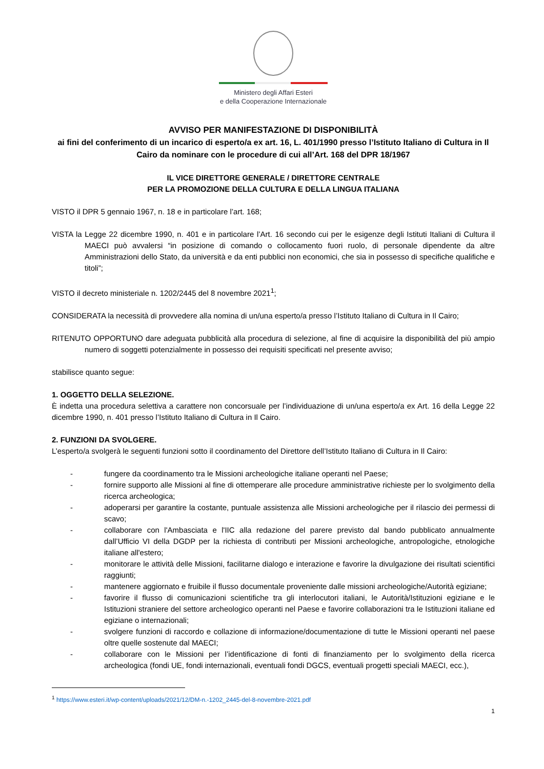Ministero degli Affari Esteri
e della Cooperazione Internazionale
AVVISO PER MANIFESTAZIONE DI DISPONIBILITÀ
ai fini del conferimento di un incarico di esperto/a ex art. 16, L. 401/1990 presso l’Istituto Italiano di Cultura in Il Cairo da nominare con le procedure di cui all’Art. 168 del DPR 18/1967
IL VICE DIRETTORE GENERALE / DIRETTORE CENTRALE
PER LA PROMOZIONE DELLA CULTURA E DELLA LINGUA ITALIANA
VISTO il DPR 5 gennaio 1967, n. 18 e in particolare l’art. 168;
VISTA la Legge 22 dicembre 1990, n. 401 e in particolare l’Art. 16 secondo cui per le esigenze degli Istituti Italiani di Cultura il MAECI può avvalersi “in posizione di comando o collocamento fuori ruolo, di personale dipendente da altre Amministrazioni dello Stato, da università e da enti pubblici non economici, che sia in possesso di specifiche qualifiche e titoli”;
VISTO il decreto ministeriale n. 1202/2445 del 8 novembre 2021<sup>1</sup>;
CONSIDERATA la necessità di provvedere alla nomina di un/una esperto/a presso l’Istituto Italiano di Cultura in Il Cairo;
RITENUTO OPPORTUNO dare adeguata pubblicità alla procedura di selezione, al fine di acquisire la disponibilità del più ampio numero di soggetti potenzialmente in possesso dei requisiti specificati nel presente avviso;
stabilisce quanto segue:
1. OGGETTO DELLA SELEZIONE.
È indetta una procedura selettiva a carattere non concorsuale per l’individuazione di un/una esperto/a ex Art. 16 della Legge 22 dicembre 1990, n. 401 presso l’Istituto Italiano di Cultura in Il Cairo.
2. FUNZIONI DA SVOLGERE.
L’esperto/a svolgerà le seguenti funzioni sotto il coordinamento del Direttore dell’Istituto Italiano di Cultura in Il Cairo:
- fungere da coordinamento tra le Missioni archeologiche italiane operanti nel Paese;
- fornire supporto alle Missioni al fine di ottemperare alle procedure amministrative richieste per lo svolgimento della ricerca archeologica;
- adoperarsi per garantire la costante, puntuale assistenza alle Missioni archeologiche per il rilascio dei permessi di scavo;
- collaborare con l'Ambasciata e l'IIC alla redazione del parere previsto dal bando pubblicato annualmente dall’Ufficio VI della DGDP per la richiesta di contributi per Missioni archeologiche, antropologiche, etnologiche italiane all'estero;
- monitorare le attività delle Missioni, facilitarne dialogo e interazione e favorire la divulgazione dei risultati scientifici raggiunti;
- mantenere aggiornato e fruibile il flusso documentale proveniente dalle missioni archeologiche/Autorità egiziane;
- favorire il flusso di comunicazioni scientifiche tra gli interlocutori italiani, le Autorità/Istituzioni egiziane e le Istituzioni straniere del settore archeologico operanti nel Paese e favorire collaborazioni tra le Istituzioni italiane ed egiziane o internazionali;
- svolgere funzioni di raccordo e collazione di informazione/documentazione di tutte le Missioni operanti nel paese oltre quelle sostenute dal MAECI;
- collaborare con le Missioni per l’identificazione di fonti di finanziamento per lo svolgimento della ricerca archeologica (fondi UE, fondi internazionali, eventuali fondi DGCS, eventuali progetti speciali MAECI, ecc.),
<sup>1</sup> https://www.esteri.it/wp-content/uploads/2021/12/DM-n.-1202_2445-del-8-novembre-2021.pdf
1